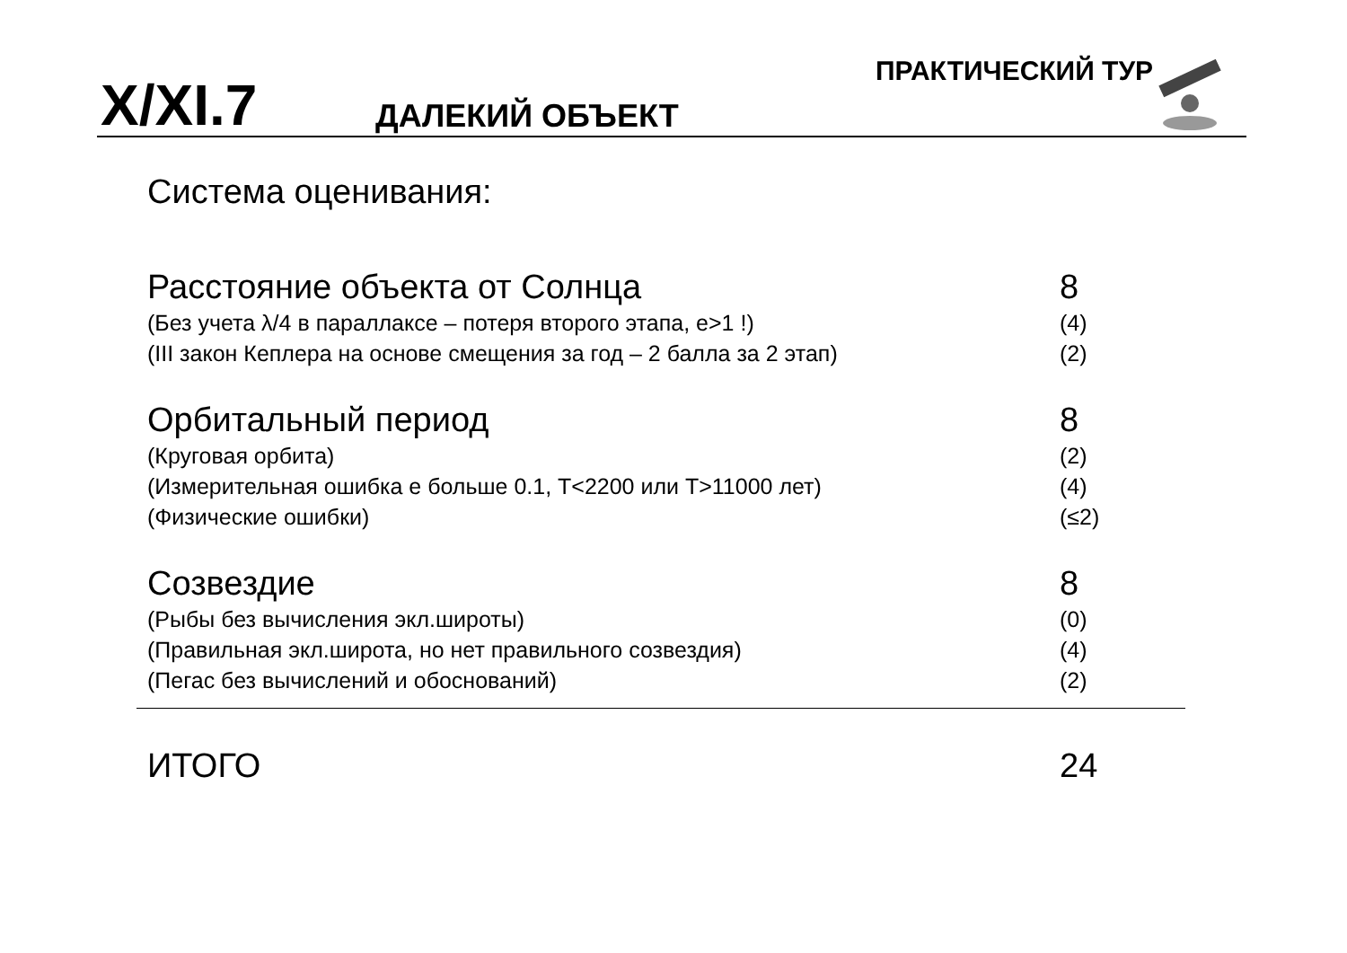X/XI.7 ДАЛЕКИЙ ОБЪЕКТ
ПРАКТИЧЕСКИЙ ТУР
Система оценивания:
Расстояние объекта от Солнца 8
(Без учета λ/4 в параллаксе – потеря второго этапа, e>1 !) (4)
(III закон Кеплера на основе смещения за год – 2 балла за 2 этап) (2)
Орбитальный период 8
(Круговая орбита) (2)
(Измерительная ошибка e больше 0.1, T<2200 или T>11000 лет) (4)
(Физические ошибки) (≤2)
Созвездие 8
(Рыбы без вычисления экл.широты) (0)
(Правильная экл.широта, но нет правильного созвездия) (4)
(Пегас без вычислений и обоснований) (2)
ИТОГО 24